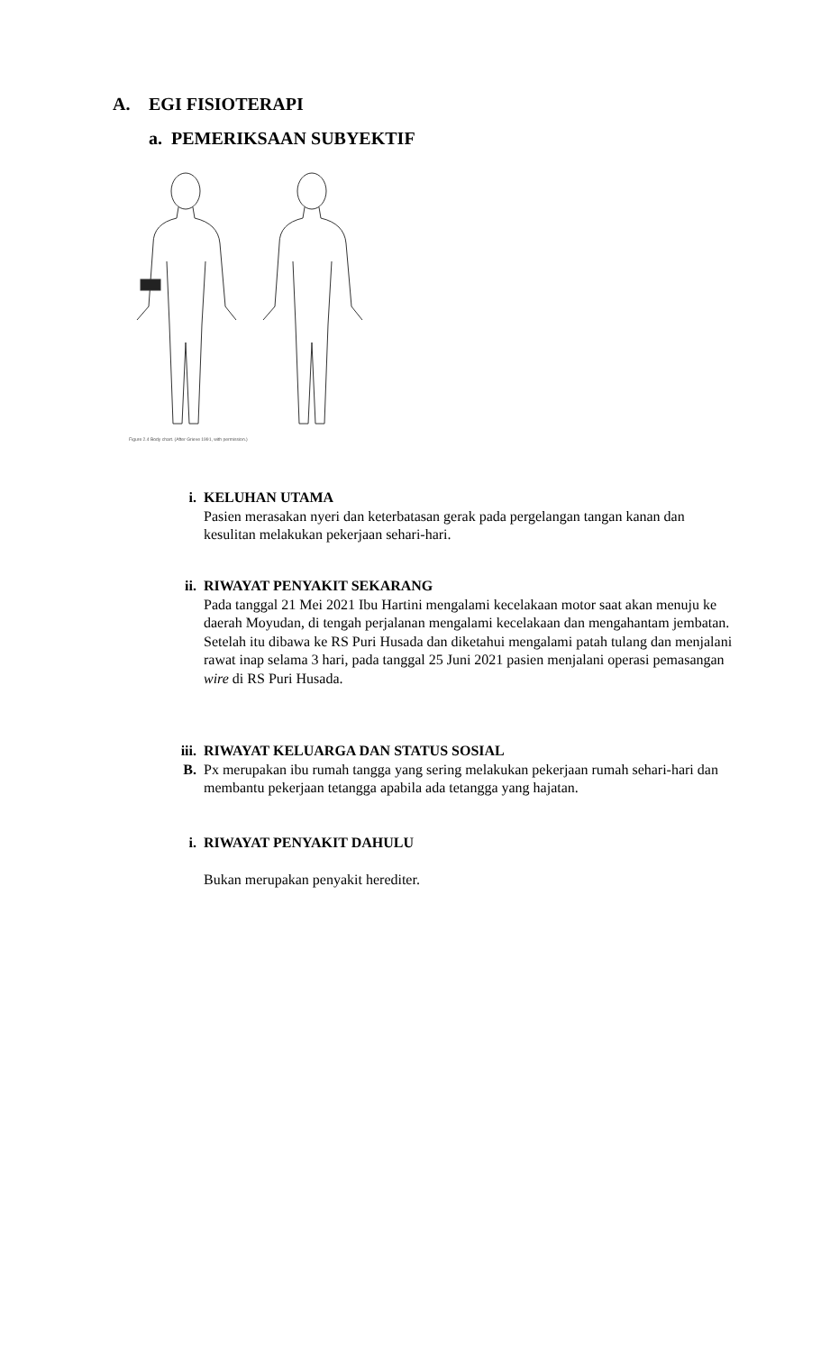A. EGI FISIOTERAPI
a. PEMERIKSAAN SUBYEKTIF
Figure 2.4 Body chart. (After Grieve 1991, with permission.)
i. KELUHAN UTAMA
Pasien merasakan nyeri dan keterbatasan gerak pada pergelangan tangan kanan dan kesulitan melakukan pekerjaan sehari-hari.
ii. RIWAYAT PENYAKIT SEKARANG
Pada tanggal 21 Mei 2021 Ibu Hartini mengalami kecelakaan motor saat akan menuju ke daerah Moyudan, di tengah perjalanan mengalami kecelakaan dan mengahantam jembatan. Setelah itu dibawa ke RS Puri Husada dan diketahui mengalami patah tulang dan menjalani rawat inap selama 3 hari, pada tanggal 25 Juni 2021 pasien menjalani operasi pemasangan wire di RS Puri Husada.
iii. RIWAYAT KELUARGA DAN STATUS SOSIAL
B. Px merupakan ibu rumah tangga yang sering melakukan pekerjaan rumah sehari-hari dan membantu pekerjaan tetangga apabila ada tetangga yang hajatan.
i. RIWAYAT PENYAKIT DAHULU
Bukan merupakan penyakit herediter.